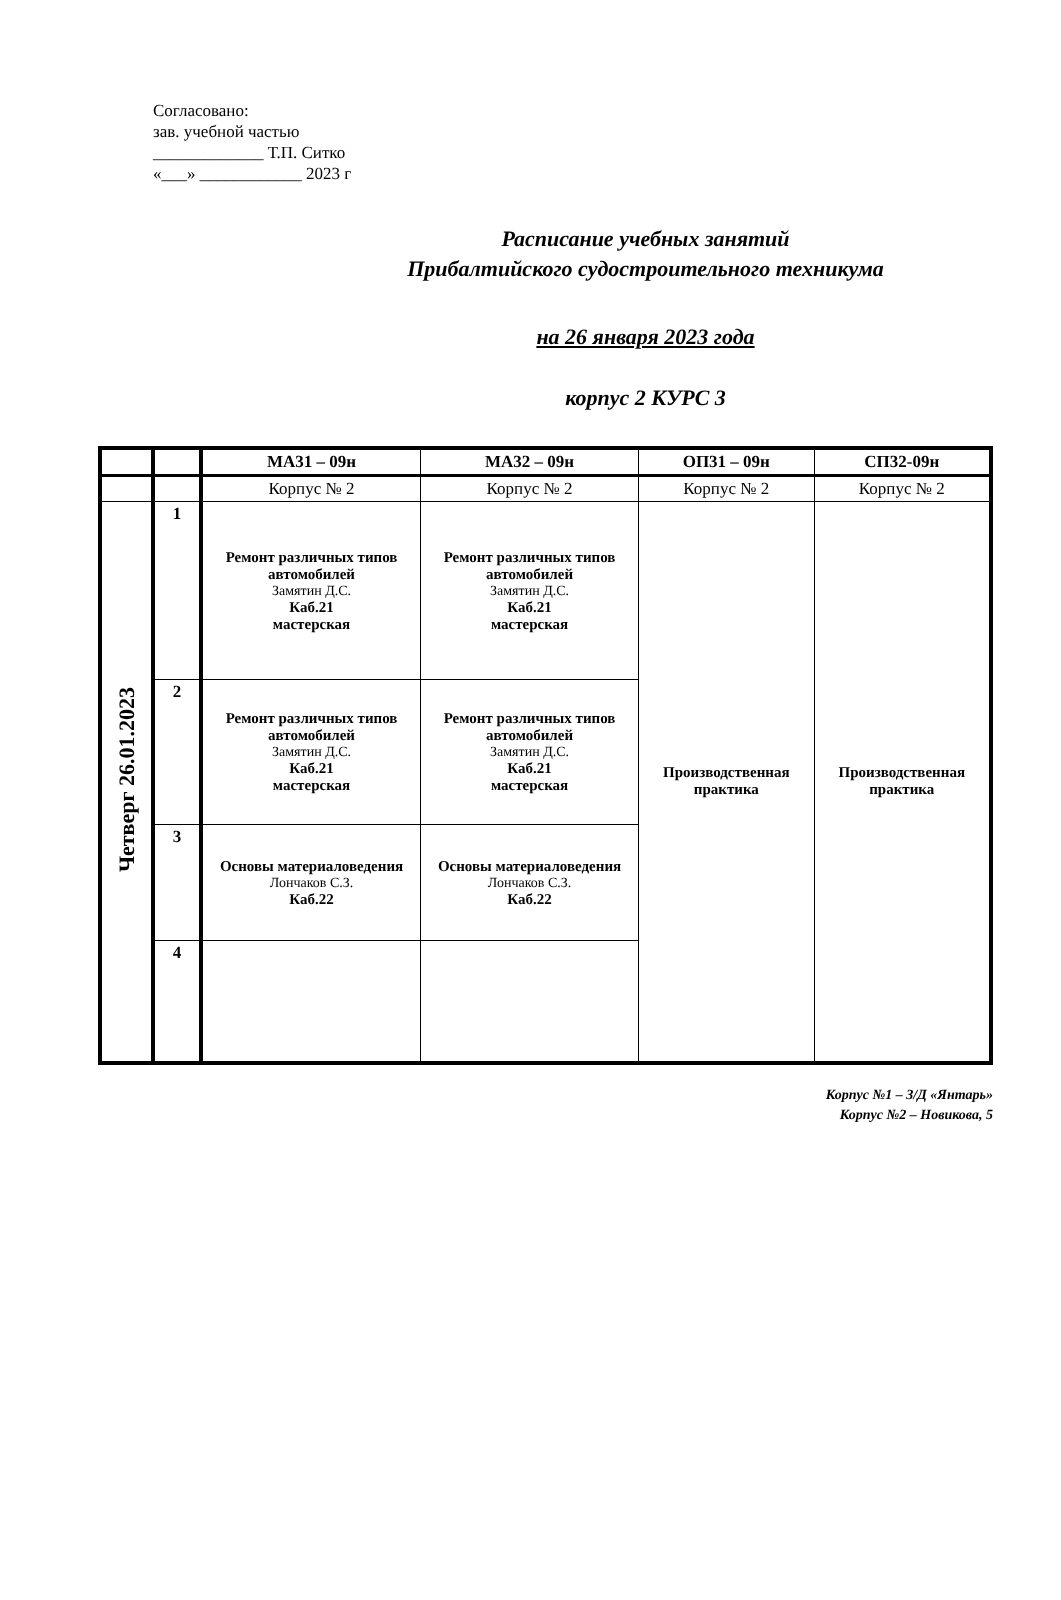Согласовано:
зав. учебной частью
_____________ Т.П. Ситко
«___» ____________ 2023 г
Расписание учебных занятий
Прибалтийского судостроительного техникума
на 26 января 2023 года
корпус 2 КУРС 3
| | | МА31 – 09н | МА32 – 09н | ОП31 – 09н | СП32-09н |
| | | Корпус № 2 | Корпус № 2 | Корпус № 2 | Корпус № 2 |
| Четверг 26.01.2023 | 1 | Ремонт различных типов автомобилей Замятин Д.С. Каб.21 мастерская | Ремонт различных типов автомобилей Замятин Д.С. Каб.21 мастерская | Производственная практика | Производственная практика |
| | 2 | Ремонт различных типов автомобилей Замятин Д.С. Каб.21 мастерская | Ремонт различных типов автомобилей Замятин Д.С. Каб.21 мастерская | | |
| | 3 | Основы материаловедения Лончаков С.З. Каб.22 | Основы материаловедения Лончаков С.З. Каб.22 | | |
| | 4 | | | | |
Корпус №1 – З/Д «Янтарь»
Корпус №2 – Новикова, 5